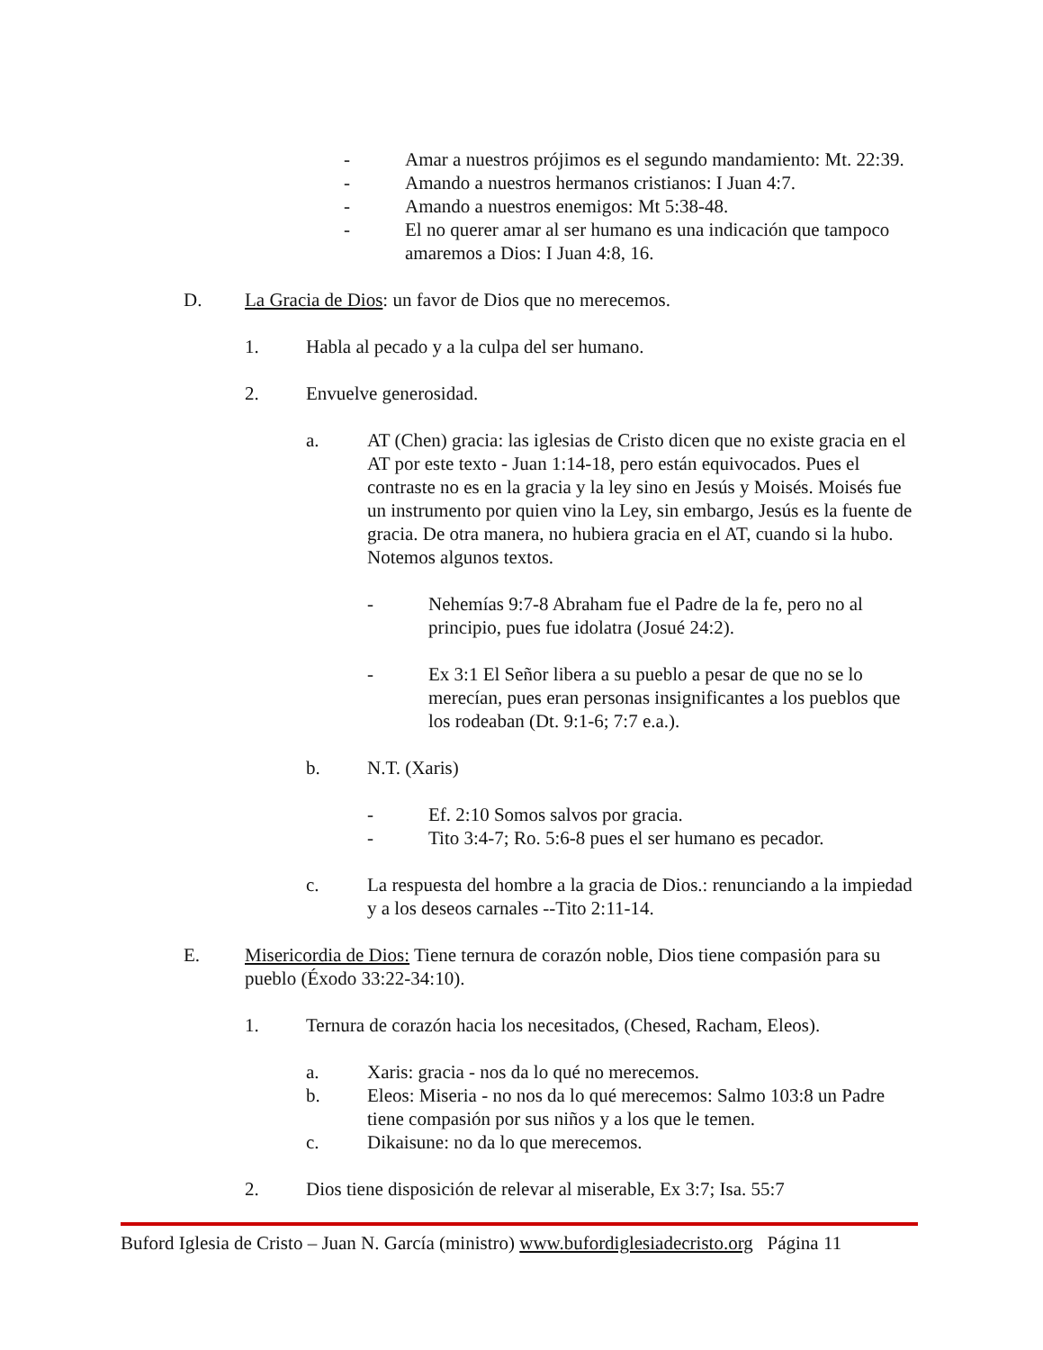- Amar a nuestros prójimos es el segundo mandamiento: Mt. 22:39.
- Amando a nuestros hermanos cristianos: I Juan 4:7.
- Amando a nuestros enemigos: Mt 5:38-48.
- El no querer amar al ser humano es una indicación que tampoco amaremos a Dios: I Juan 4:8, 16.
D. La Gracia de Dios: un favor de Dios que no merecemos.
1. Habla al pecado y a la culpa del ser humano.
2. Envuelve generosidad.
a. AT (Chen) gracia: las iglesias de Cristo dicen que no existe gracia en el AT por este texto - Juan 1:14-18, pero están equivocados. Pues el contraste no es en la gracia y la ley sino en Jesús y Moisés. Moisés fue un instrumento por quien vino la Ley, sin embargo, Jesús es la fuente de gracia. De otra manera, no hubiera gracia en el AT, cuando si la hubo. Notemos algunos textos.
- Nehemías 9:7-8 Abraham fue el Padre de la fe, pero no al principio, pues fue idolatra (Josué 24:2).
- Ex 3:1 El Señor libera a su pueblo a pesar de que no se lo merecían, pues eran personas insignificantes a los pueblos que los rodeaban (Dt. 9:1-6; 7:7 e.a.).
b. N.T. (Xaris)
- Ef. 2:10 Somos salvos por gracia.
- Tito 3:4-7; Ro. 5:6-8 pues el ser humano es pecador.
c. La respuesta del hombre a la gracia de Dios.: renunciando a la impiedad y a los deseos carnales --Tito 2:11-14.
E. Misericordia de Dios: Tiene ternura de corazón noble, Dios tiene compasión para su pueblo (Éxodo 33:22-34:10).
1. Ternura de corazón hacia los necesitados, (Chesed, Racham, Eleos).
a. Xaris: gracia - nos da lo qué no merecemos.
b. Eleos: Miseria - no nos da lo qué merecemos: Salmo 103:8 un Padre tiene compasión por sus niños y a los que le temen.
c. Dikaisune: no da lo que merecemos.
2. Dios tiene disposición de relevar al miserable, Ex 3:7; Isa. 55:7
Buford Iglesia de Cristo – Juan N. García (ministro) www.bufordiglesiadecristo.org Página 11